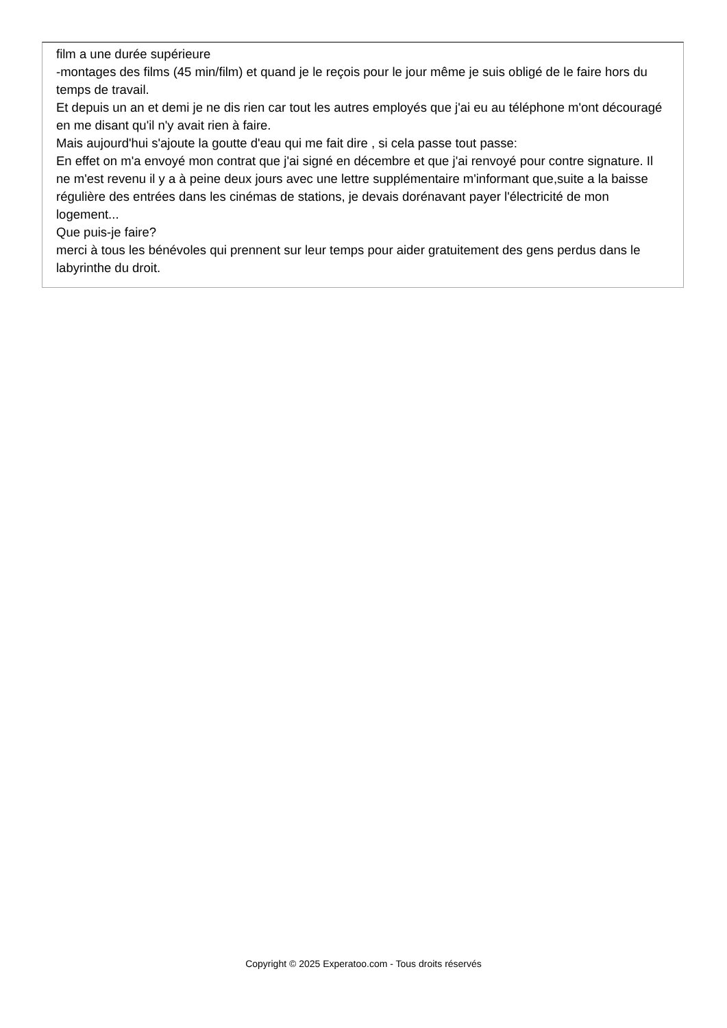film a une durée supérieure
-montages des films (45 min/film) et quand je le reçois pour le jour même je suis obligé de le faire hors du temps de travail.
Et depuis un an et demi je ne dis rien car tout les autres employés que j'ai eu au téléphone m'ont découragé en me disant qu'il n'y avait rien à faire.
Mais aujourd'hui s'ajoute la goutte d'eau qui me fait dire , si cela passe tout passe:
En effet on m'a envoyé mon contrat que j'ai signé en décembre et que j'ai renvoyé pour contre signature. Il ne m'est revenu il y a à peine deux jours avec une lettre supplémentaire m'informant que,suite a la baisse régulière des entrées dans les cinémas de stations, je devais dorénavant payer l'électricité de mon logement...
Que puis-je faire?
merci à tous les bénévoles qui prennent sur leur temps pour aider gratuitement des gens perdus dans le labyrinthe du droit.
Copyright © 2025 Experatoo.com - Tous droits réservés